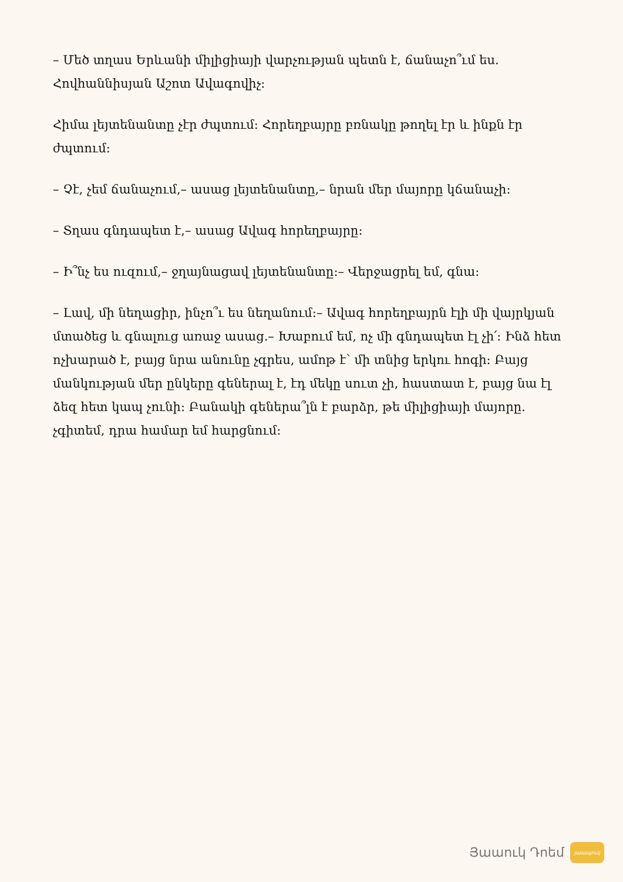– Մեծ տղաս Երևանի միլիցիայի վարչության պետն է, ճանաչո՞ւմ ես. Հովհաննիսյան Աշոտ Ավագովիչ:
Հիմա լեյտենանտը չէր ժպտում: Հորեղբայրը բռնակը թողել էր և ինքն էր ժպտում:
– Չէ, չեմ ճանաչում,– ասաց լեյտենանտը,– նրան մեր մայորը կճանաչի:
– Տղաս գնդապետ է,– ասաց Ավագ հորեղբայրը:
– Ի՞նչ ես ուզում,– ջղայնացավ լեյտենանտը:– Վերջացրել եմ, գնա:
– Լավ, մի նեղացիր, ինչո՞ւ ես նեղանում:– Ավագ հորեղբայրն էլի մի վայրկյան մտածեց և գնալուց առաջ ասաց.– Խաբում եմ, ոչ մի գնդապետ էլ չի՛: Ինձ հետ ոչխարած է, բայց նրա անունը չգրես, ամոթ է՝ մի տնից երկու հոգի: Բայց մանկության մեր ընկերը գեներալ է, էդ մեկը սուտ չի, հաստատ է, բայց նա էլ ձեզ հետ կապ չունի: Բանակի գեներա՞լն է բարձր, թե միլիցիայի մայորը. չգիտեմ, դրա համար եմ հարցնում:
Յաաուկ Դոեմ
յաապուկ